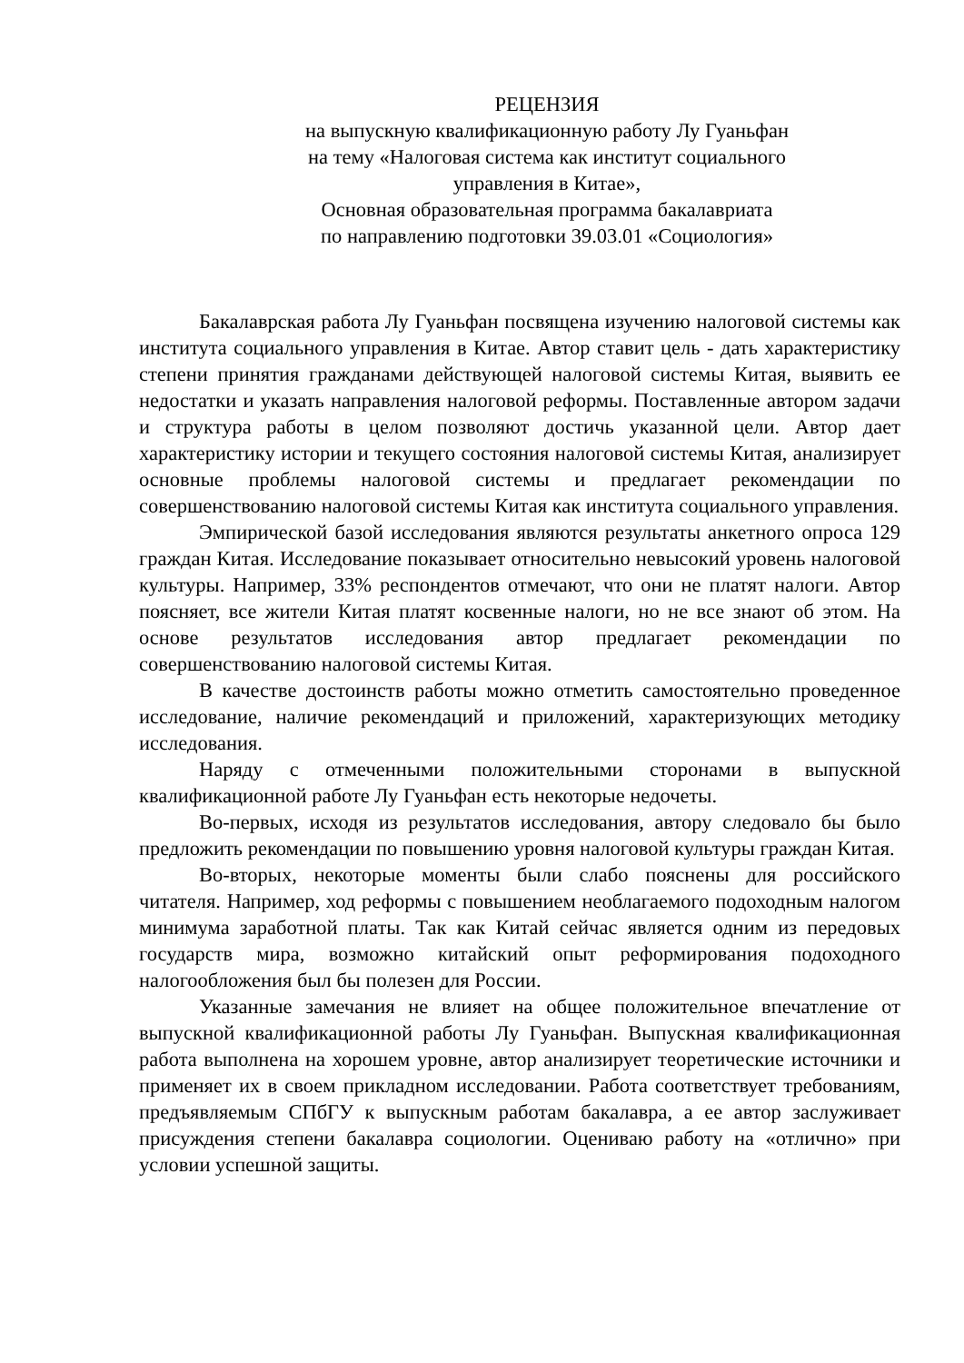РЕЦЕНЗИЯ
на выпускную квалификационную работу Лу Гуаньфан
на тему «Налоговая система как институт социального
управления в Китае»,
Основная образовательная программа бакалавриата
по направлению подготовки 39.03.01 «Социология»
Бакалаврская работа Лу Гуаньфан посвящена изучению налоговой системы как института социального управления в Китае. Автор ставит цель - дать характеристику степени принятия гражданами действующей налоговой системы Китая, выявить ее недостатки и указать направления налоговой реформы. Поставленные автором задачи и структура работы в целом позволяют достичь указанной цели. Автор дает характеристику истории и текущего состояния налоговой системы Китая, анализирует основные проблемы налоговой системы и предлагает рекомендации по совершенствованию налоговой системы Китая как института социального управления.
Эмпирической базой исследования являются результаты анкетного опроса 129 граждан Китая. Исследование показывает относительно невысокий уровень налоговой культуры. Например, 33% респондентов отмечают, что они не платят налоги. Автор поясняет, все жители Китая платят косвенные налоги, но не все знают об этом. На основе результатов исследования автор предлагает рекомендации по совершенствованию налоговой системы Китая.
В качестве достоинств работы можно отметить самостоятельно проведенное исследование, наличие рекомендаций и приложений, характеризующих методику исследования.
Наряду с отмеченными положительными сторонами в выпускной квалификационной работе Лу Гуаньфан есть некоторые недочеты.
Во-первых, исходя из результатов исследования, автору следовало бы было предложить рекомендации по повышению уровня налоговой культуры граждан Китая.
Во-вторых, некоторые моменты были слабо пояснены для российского читателя. Например, ход реформы с повышением необлагаемого подоходным налогом минимума заработной платы. Так как Китай сейчас является одним из передовых государств мира, возможно китайский опыт реформирования подоходного налогообложения был бы полезен для России.
Указанные замечания не влияет на общее положительное впечатление от выпускной квалификационной работы Лу Гуаньфан. Выпускная квалификационная работа выполнена на хорошем уровне, автор анализирует теоретические источники и применяет их в своем прикладном исследовании. Работа соответствует требованиям, предъявляемым СПбГУ к выпускным работам бакалавра, а ее автор заслуживает присуждения степени бакалавра социологии. Оцениваю работу на «отлично» при условии успешной защиты.